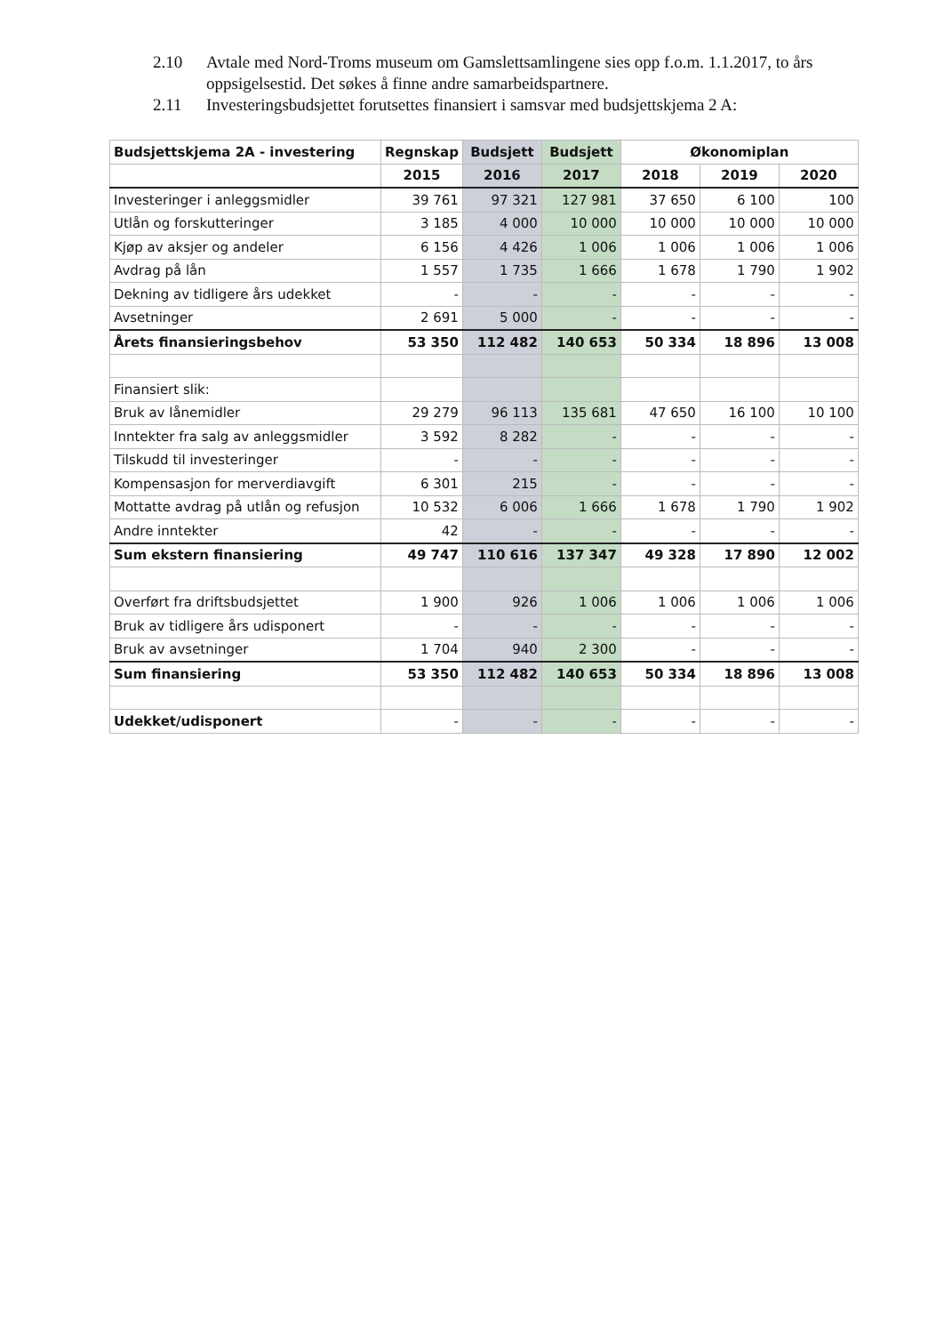2.10 Avtale med Nord-Troms museum om Gamslettsamlingene sies opp f.o.m. 1.1.2017, to års oppsigelsestid. Det søkes å finne andre samarbeidspartnere.
2.11 Investeringsbudsjettet forutsettes finansiert i samsvar med budsjettskjema 2 A:
| Budsjettskjema 2A - investering | Regnskap | Budsjett | Budsjett | Økonomiplan | | |
| --- | --- | --- | --- | --- | --- | --- |
| | 2015 | 2016 | 2017 | 2018 | 2019 | 2020 |
| Investeringer i anleggsmidler | 39 761 | 97 321 | 127 981 | 37 650 | 6 100 | 100 |
| Utlån og forskutteringer | 3 185 | 4 000 | 10 000 | 10 000 | 10 000 | 10 000 |
| Kjøp av aksjer og andeler | 6 156 | 4 426 | 1 006 | 1 006 | 1 006 | 1 006 |
| Avdrag på lån | 1 557 | 1 735 | 1 666 | 1 678 | 1 790 | 1 902 |
| Dekning av tidligere års udekket | - | - | - | - | - | - |
| Avsetninger | 2 691 | 5 000 | - | - | - | - |
| Årets finansieringsbehov | 53 350 | 112 482 | 140 653 | 50 334 | 18 896 | 13 008 |
| Finansiert slik: | | | | | | |
| Bruk av lånemidler | 29 279 | 96 113 | 135 681 | 47 650 | 16 100 | 10 100 |
| Inntekter fra salg av anleggsmidler | 3 592 | 8 282 | - | - | - | - |
| Tilskudd til investeringer | - | - | - | - | - | - |
| Kompensasjon for merverdiavgift | 6 301 | 215 | - | - | - | - |
| Mottatte avdrag på utlån og refusjon | 10 532 | 6 006 | 1 666 | 1 678 | 1 790 | 1 902 |
| Andre inntekter | 42 | - | - | - | - | - |
| Sum ekstern finansiering | 49 747 | 110 616 | 137 347 | 49 328 | 17 890 | 12 002 |
| Overført fra driftsbudsjettet | 1 900 | 926 | 1 006 | 1 006 | 1 006 | 1 006 |
| Bruk av tidligere års udisponert | - | - | - | - | - | - |
| Bruk av avsetninger | 1 704 | 940 | 2 300 | - | - | - |
| Sum finansiering | 53 350 | 112 482 | 140 653 | 50 334 | 18 896 | 13 008 |
| Udekket/udisponert | - | - | - | - | - | - |